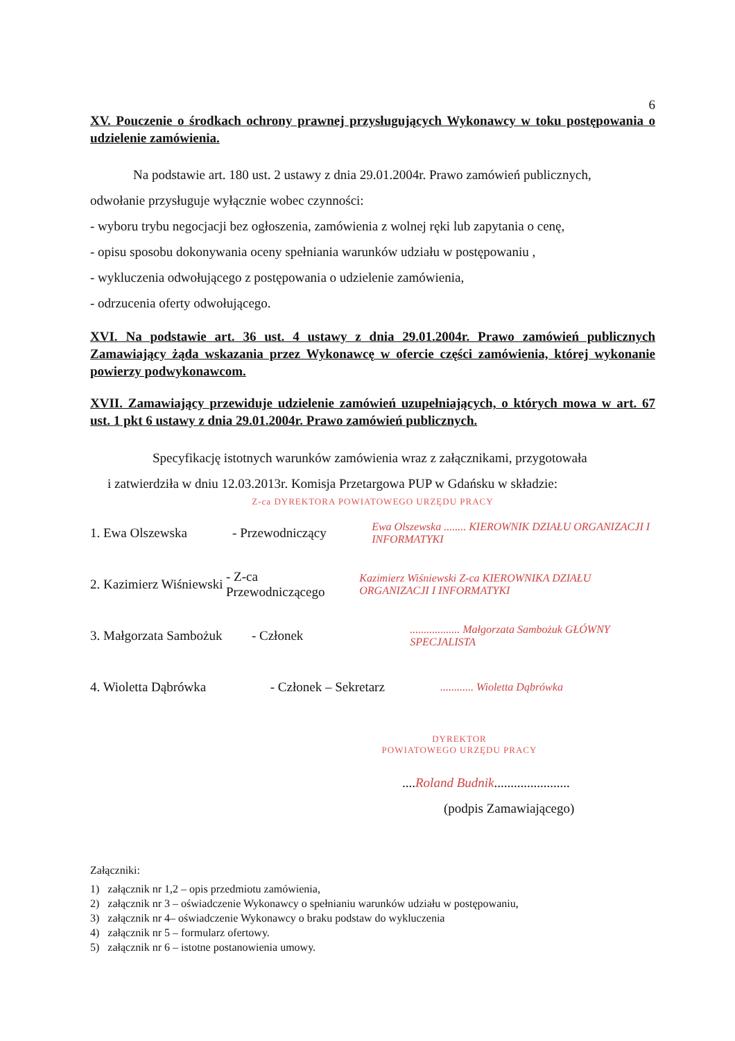6
XV. Pouczenie o środkach ochrony prawnej przysługujących Wykonawcy w toku postępowania o udzielenie zamówienia.
Na podstawie art. 180 ust. 2 ustawy z dnia 29.01.2004r. Prawo zamówień publicznych,
odwołanie przysługuje wyłącznie wobec czynności:
- wyboru trybu negocjacji bez ogłoszenia, zamówienia z wolnej ręki lub zapytania o cenę,
- opisu sposobu dokonywania oceny spełniania warunków udziału w postępowaniu ,
- wykluczenia odwołującego z postępowania o udzielenie zamówienia,
- odrzucenia oferty odwołującego.
XVI. Na podstawie art. 36 ust. 4 ustawy z dnia 29.01.2004r. Prawo zamówień publicznych Zamawiający żąda wskazania przez Wykonawcę w ofercie części zamówienia, której wykonanie powierzy podwykonawcom.
XVII. Zamawiający przewiduje udzielenie zamówień uzupełniających, o których mowa w art. 67 ust. 1 pkt 6 ustawy z dnia 29.01.2004r. Prawo zamówień publicznych.
Specyfikację istotnych warunków zamówienia wraz z załącznikami, przygotowała
i zatwierdziła w dniu 12.03.2013r. Komisja Przetargowa PUP w Gdańsku w składzie:
Z-ca DYREKTORA POWIATOWEGO URZĘDU PRACY
1. Ewa Olszewska - Przewodniczący Ewa Olszewska ........ KIEROWNIK DZIAŁU ORGANIZACJI I INFORMATYKI
2. Kazimierz Wiśniewski - Z-ca Przewodniczącego Kazimierz Wiśniewski Z-ca KIEROWNIKA DZIAŁU ORGANIZACJI I INFORMATYKI
3. Małgorzata Sambożuk - Członek.................. Małgorzata Sambożuk GŁÓWNY SPECJALISTA
4. Wioletta Dąbrówka - Członek – Sekretarz............ Wioletta Dąbrówka
DYREKTOR
POWIATOWEGO URZĘDU PRACY
....Roland Budnik.......................
(podpis Zamawiającego)
Załączniki:
1) załącznik nr 1,2 – opis przedmiotu zamówienia,
2) załącznik nr 3 – oświadczenie Wykonawcy o spełnianiu warunków udziału w postępowaniu,
3) załącznik nr 4– oświadczenie Wykonawcy o braku podstaw do wykluczenia
4) załącznik nr 5 – formularz ofertowy.
5) załącznik nr 6 – istotne postanowienia umowy.